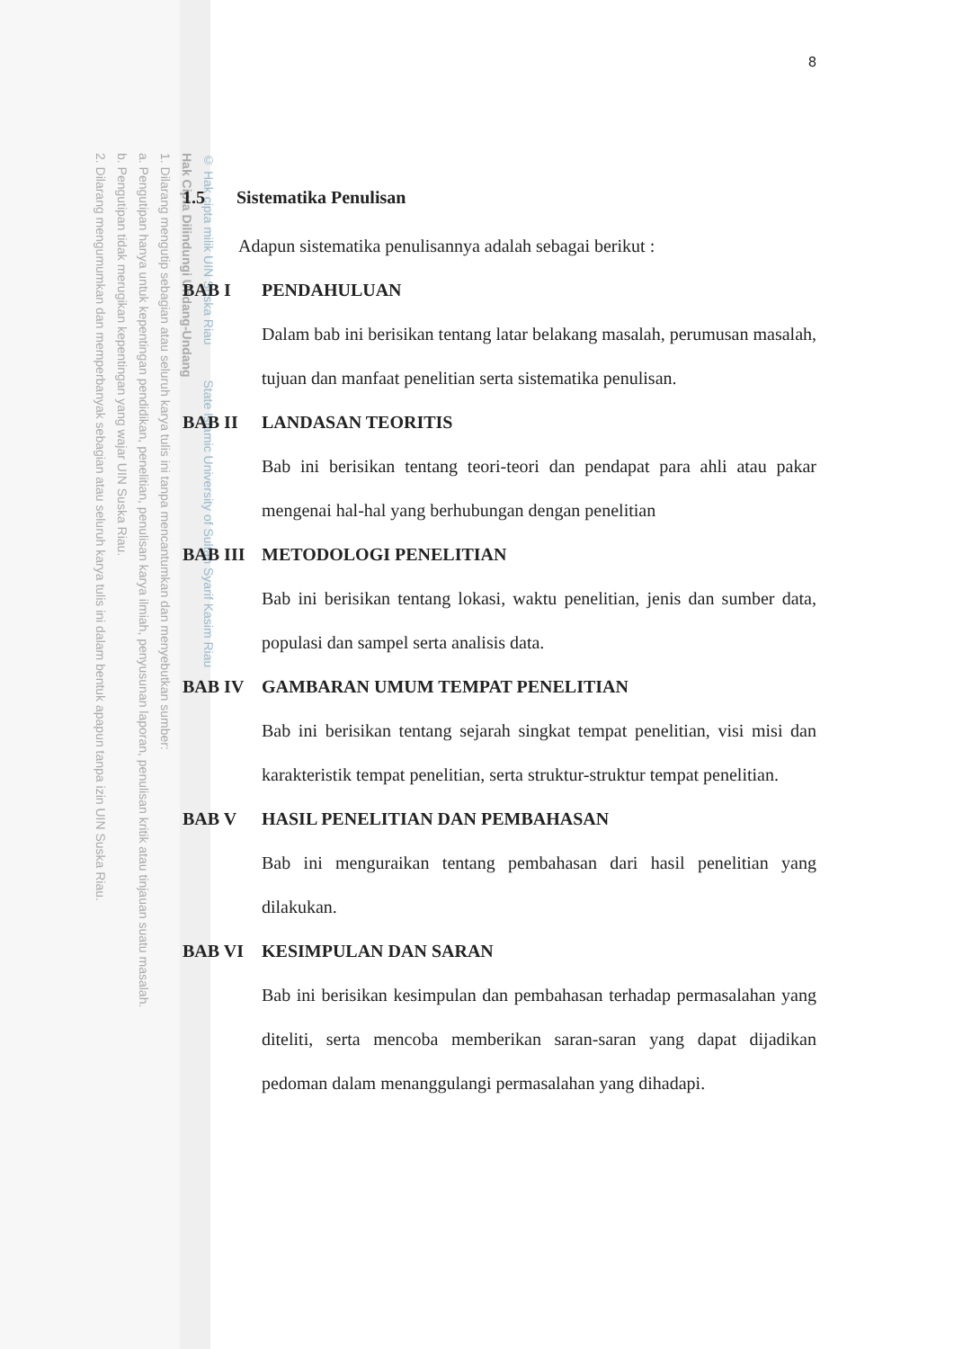© Hak cipta milik UIN Suska Riau State Islamic University of Sultan Syarif Kasim Riau
Hak Cipta Dilindungi Undang-Undang
1. Dilarang mengutip sebagian atau seluruh karya tulis ini tanpa mencantumkan dan menyebutkan sumber:
a. Pengutipan hanya untuk kepentingan pendidikan, penelitian, penulisan karya ilmiah, penyusunan laporan, penulisan kritik atau tinjauan suatu masalah.
b. Pengutipan tidak merugikan kepentingan yang wajar UIN Suska Riau.
2. Dilarang mengumumkan dan memperbanyak sebagian atau seluruh karya tulis ini dalam bentuk apapun tanpa izin UIN Suska Riau.
8
1.5 Sistematika Penulisan
Adapun sistematika penulisannya adalah sebagai berikut :
BAB I PENDAHULUAN
Dalam bab ini berisikan tentang latar belakang masalah, perumusan masalah, tujuan dan manfaat penelitian serta sistematika penulisan.
BAB II LANDASAN TEORITIS
Bab ini berisikan tentang teori-teori dan pendapat para ahli atau pakar mengenai hal-hal yang berhubungan dengan penelitian
BAB III METODOLOGI PENELITIAN
Bab ini berisikan tentang lokasi, waktu penelitian, jenis dan sumber data, populasi dan sampel serta analisis data.
BAB IV GAMBARAN UMUM TEMPAT PENELITIAN
Bab ini berisikan tentang sejarah singkat tempat penelitian, visi misi dan karakteristik tempat penelitian, serta struktur-struktur tempat penelitian.
BAB V HASIL PENELITIAN DAN PEMBAHASAN
Bab ini menguraikan tentang pembahasan dari hasil penelitian yang dilakukan.
BAB VI KESIMPULAN DAN SARAN
Bab ini berisikan kesimpulan dan pembahasan terhadap permasalahan yang diteliti, serta mencoba memberikan saran-saran yang dapat dijadikan pedoman dalam menanggulangi permasalahan yang dihadapi.